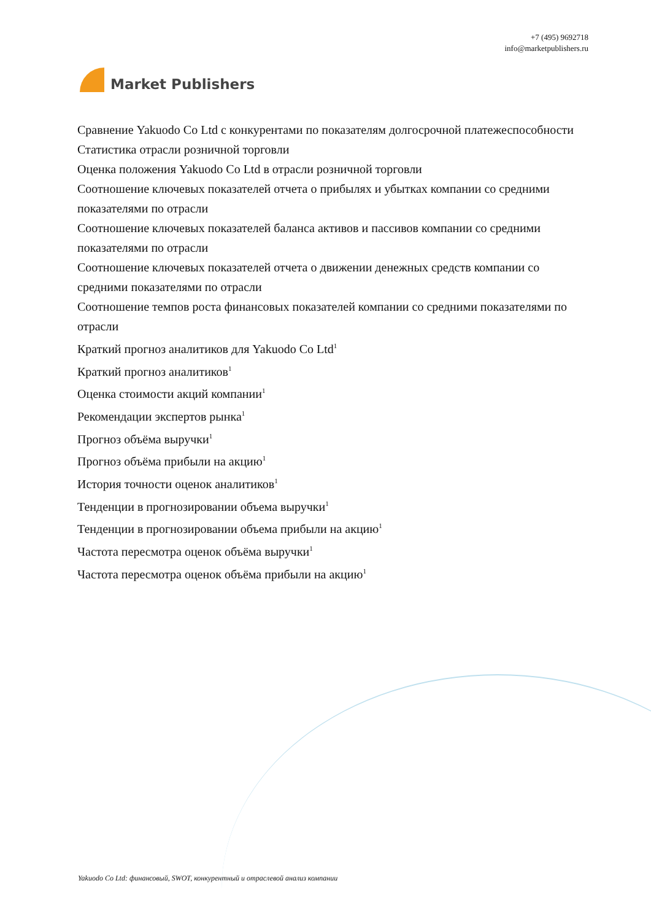Market Publishers
+7 (495) 9692718
info@marketpublishers.ru
Сравнение Yakuodo Co Ltd с конкурентами по показателям долгосрочной платежеспособности
Статистика отрасли розничной торговли
Оценка положения Yakuodo Co Ltd в отрасли розничной торговли
Соотношение ключевых показателей отчета о прибылях и убытках компании со средними показателями по отрасли
Соотношение ключевых показателей баланса активов и пассивов компании со средними показателями по отрасли
Соотношение ключевых показателей отчета о движении денежных средств компании со средними показателями по отрасли
Соотношение темпов роста финансовых показателей компании со средними показателями по отрасли
Краткий прогноз аналитиков для Yakuodo Co Ltd<sup>1</sup>
Краткий прогноз аналитиков<sup>1</sup>
Оценка стоимости акций компании<sup>1</sup>
Рекомендации экспертов рынка<sup>1</sup>
Прогноз объёма выручки<sup>1</sup>
Прогноз объёма прибыли на акцию<sup>1</sup>
История точности оценок аналитиков<sup>1</sup>
Тенденции в прогнозировании объема выручки<sup>1</sup>
Тенденции в прогнозировании объема прибыли на акцию<sup>1</sup>
Частота пересмотра оценок объёма выручки<sup>1</sup>
Частота пересмотра оценок объёма прибыли на акцию<sup>1</sup>
Yakuodo Co Ltd: финансовый, SWOT, конкурентный и отраслевой анализ компании